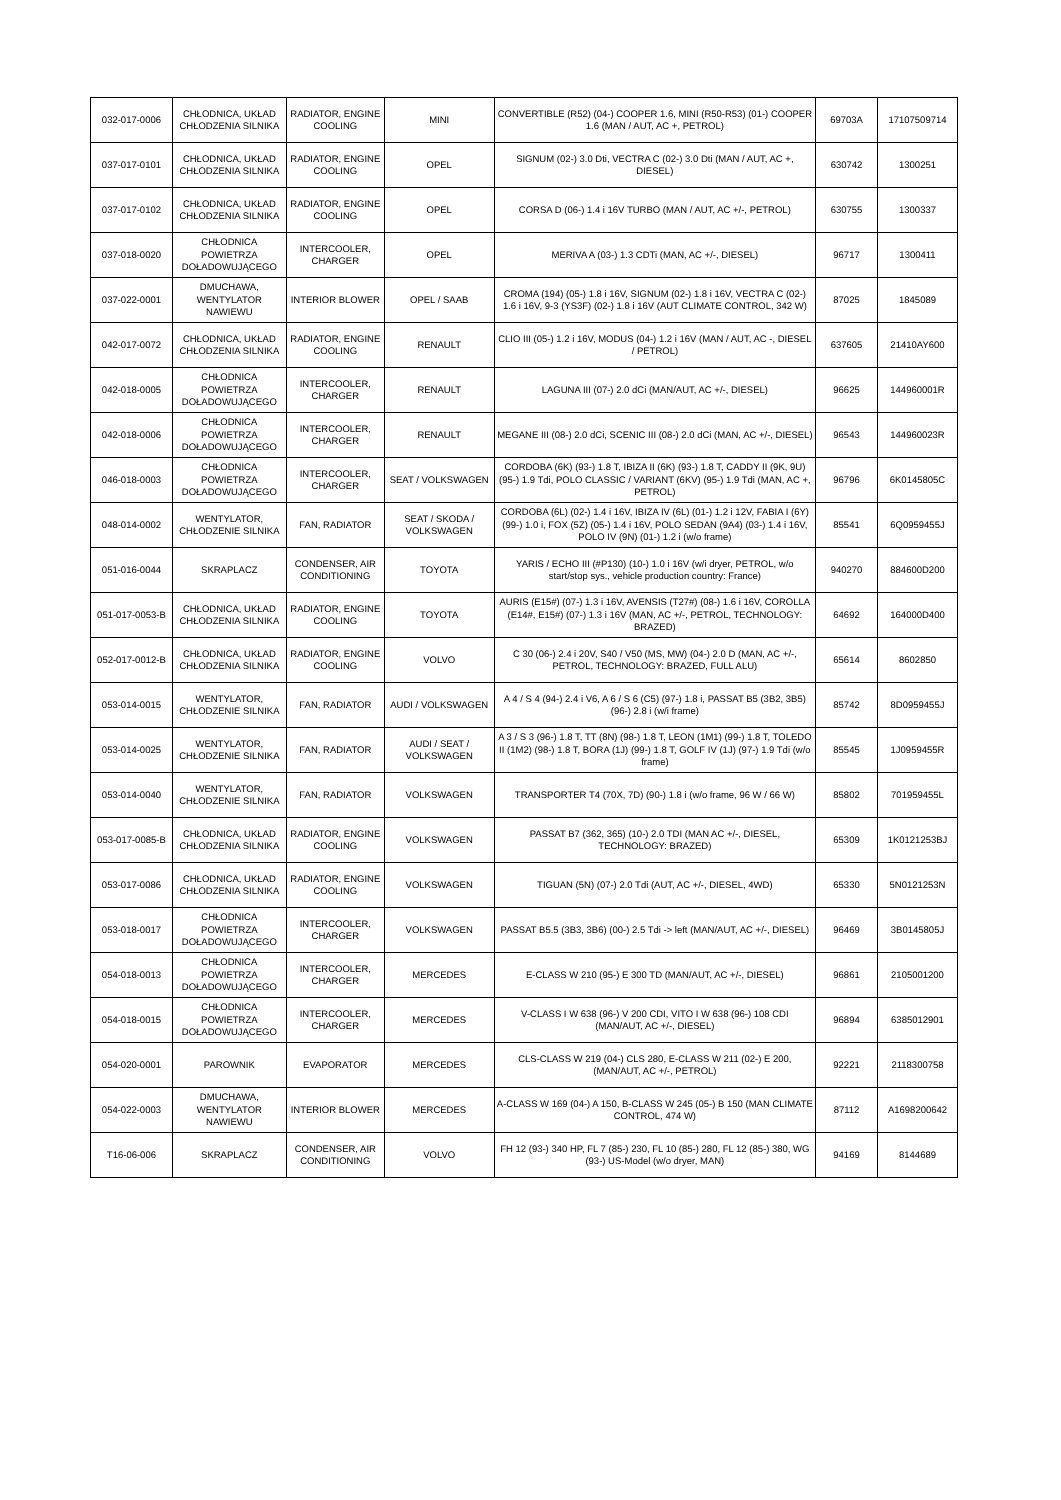| 032-017-0006 | CHŁODNICA, UKŁAD CHŁODZENIA SILNIKA | RADIATOR, ENGINE COOLING | MINI | CONVERTIBLE (R52) (04-) COOPER 1.6, MINI (R50-R53) (01-) COOPER 1.6 (MAN / AUT, AC +, PETROL) | 69703A | 17107509714 |
| 037-017-0101 | CHŁODNICA, UKŁAD CHŁODZENIA SILNIKA | RADIATOR, ENGINE COOLING | OPEL | SIGNUM (02-) 3.0 Dti, VECTRA C (02-) 3.0 Dti (MAN / AUT, AC +, DIESEL) | 630742 | 1300251 |
| 037-017-0102 | CHŁODNICA, UKŁAD CHŁODZENIA SILNIKA | RADIATOR, ENGINE COOLING | OPEL | CORSA D (06-) 1.4 i 16V TURBO (MAN / AUT, AC +/-, PETROL) | 630755 | 1300337 |
| 037-018-0020 | CHŁODNICA POWIETRZA DOŁADOWUJĄCEGO | INTERCOOLER, CHARGER | OPEL | MERIVA A (03-) 1.3 CDTi (MAN, AC +/-, DIESEL) | 96717 | 1300411 |
| 037-022-0001 | DMUCHAWA, WENTYLATOR NAWIEWU | INTERIOR BLOWER | OPEL / SAAB | CROMA (194) (05-) 1.8 i 16V, SIGNUM (02-) 1.8 i 16V, VECTRA C (02-) 1.6 i 16V, 9-3 (YS3F) (02-) 1.8 i 16V (AUT CLIMATE CONTROL, 342 W) | 87025 | 1845089 |
| 042-017-0072 | CHŁODNICA, UKŁAD CHŁODZENIA SILNIKA | RADIATOR, ENGINE COOLING | RENAULT | CLIO III (05-) 1.2 i 16V, MODUS (04-) 1.2 i 16V (MAN / AUT, AC -, DIESEL / PETROL) | 637605 | 21410AY600 |
| 042-018-0005 | CHŁODNICA POWIETRZA DOŁADOWUJĄCEGO | INTERCOOLER, CHARGER | RENAULT | LAGUNA III (07-) 2.0 dCi (MAN/AUT, AC +/-, DIESEL) | 96625 | 144960001R |
| 042-018-0006 | CHŁODNICA POWIETRZA DOŁADOWUJĄCEGO | INTERCOOLER, CHARGER | RENAULT | MEGANE III (08-) 2.0 dCi, SCENIC III (08-) 2.0 dCi (MAN, AC +/-, DIESEL) | 96543 | 144960023R |
| 046-018-0003 | CHŁODNICA POWIETRZA DOŁADOWUJĄCEGO | INTERCOOLER, CHARGER | SEAT / VOLKSWAGEN | CORDOBA (6K) (93-) 1.8 T, IBIZA II (6K) (93-) 1.8 T, CADDY II (9K, 9U) (95-) 1.9 Tdi, POLO CLASSIC / VARIANT (6KV) (95-) 1.9 Tdi (MAN, AC +, PETROL) | 96796 | 6K0145805C |
| 048-014-0002 | WENTYLATOR, CHŁODZENIE SILNIKA | FAN, RADIATOR | SEAT / SKODA / VOLKSWAGEN | CORDOBA (6L) (02-) 1.4 i 16V, IBIZA IV (6L) (01-) 1.2 i 12V, FABIA I (6Y) (99-) 1.0 i, FOX (5Z) (05-) 1.4 i 16V, POLO SEDAN (9A4) (03-) 1.4 i 16V, POLO IV (9N) (01-) 1.2 i (w/o frame) | 85541 | 6Q0959455J |
| 051-016-0044 | SKRAPLACZ | CONDENSER, AIR CONDITIONING | TOYOTA | YARIS / ECHO III (#P130) (10-) 1.0 i 16V (w/i dryer, PETROL, w/o start/stop sys., vehicle production country: France) | 940270 | 884600D200 |
| 051-017-0053-B | CHŁODNICA, UKŁAD CHŁODZENIA SILNIKA | RADIATOR, ENGINE COOLING | TOYOTA | AURIS (E15#) (07-) 1.3 i 16V, AVENSIS (T27#) (08-) 1.6 i 16V, COROLLA (E14#, E15#) (07-) 1.3 i 16V (MAN, AC +/-, PETROL, TECHNOLOGY: BRAZED) | 64692 | 164000D400 |
| 052-017-0012-B | CHŁODNICA, UKŁAD CHŁODZENIA SILNIKA | RADIATOR, ENGINE COOLING | VOLVO | C 30 (06-) 2.4 i 20V, S40 / V50 (MS, MW) (04-) 2.0 D (MAN, AC +/-, PETROL, TECHNOLOGY: BRAZED, FULL ALU) | 65614 | 8602850 |
| 053-014-0015 | WENTYLATOR, CHŁODZENIE SILNIKA | FAN, RADIATOR | AUDI / VOLKSWAGEN | A 4 / S 4 (94-) 2.4 i V6, A 6 / S 6 (C5) (97-) 1.8 i, PASSAT B5 (3B2, 3B5) (96-) 2.8 i (w/i frame) | 85742 | 8D0959455J |
| 053-014-0025 | WENTYLATOR, CHŁODZENIE SILNIKA | FAN, RADIATOR | AUDI / SEAT / VOLKSWAGEN | A 3 / S 3 (96-) 1.8 T, TT (8N) (98-) 1.8 T, LEON (1M1) (99-) 1.8 T, TOLEDO II (1M2) (98-) 1.8 T, BORA (1J) (99-) 1.8 T, GOLF IV (1J) (97-) 1.9 Tdi (w/o frame) | 85545 | 1J0959455R |
| 053-014-0040 | WENTYLATOR, CHŁODZENIE SILNIKA | FAN, RADIATOR | VOLKSWAGEN | TRANSPORTER T4 (70X, 7D) (90-) 1.8 i (w/o frame, 96 W / 66 W) | 85802 | 701959455L |
| 053-017-0085-B | CHŁODNICA, UKŁAD CHŁODZENIA SILNIKA | RADIATOR, ENGINE COOLING | VOLKSWAGEN | PASSAT B7 (362, 365) (10-) 2.0 TDI (MAN AC +/-, DIESEL, TECHNOLOGY: BRAZED) | 65309 | 1K0121253BJ |
| 053-017-0086 | CHŁODNICA, UKŁAD CHŁODZENIA SILNIKA | RADIATOR, ENGINE COOLING | VOLKSWAGEN | TIGUAN (5N) (07-) 2.0 Tdi (AUT, AC +/-, DIESEL, 4WD) | 65330 | 5N0121253N |
| 053-018-0017 | CHŁODNICA POWIETRZA DOŁADOWUJĄCEGO | INTERCOOLER, CHARGER | VOLKSWAGEN | PASSAT B5.5 (3B3, 3B6) (00-) 2.5 Tdi -> left (MAN/AUT, AC +/-, DIESEL) | 96469 | 3B0145805J |
| 054-018-0013 | CHŁODNICA POWIETRZA DOŁADOWUJĄCEGO | INTERCOOLER, CHARGER | MERCEDES | E-CLASS W 210 (95-) E 300 TD (MAN/AUT, AC +/-, DIESEL) | 96861 | 2105001200 |
| 054-018-0015 | CHŁODNICA POWIETRZA DOŁADOWUJĄCEGO | INTERCOOLER, CHARGER | MERCEDES | V-CLASS I W 638 (96-) V 200 CDI, VITO I W 638 (96-) 108 CDI (MAN/AUT, AC +/-, DIESEL) | 96894 | 6385012901 |
| 054-020-0001 | PAROWNIK | EVAPORATOR | MERCEDES | CLS-CLASS W 219 (04-) CLS 280, E-CLASS W 211 (02-) E 200, (MAN/AUT, AC +/-, PETROL) | 92221 | 2118300758 |
| 054-022-0003 | DMUCHAWA, WENTYLATOR NAWIEWU | INTERIOR BLOWER | MERCEDES | A-CLASS W 169 (04-) A 150, B-CLASS W 245 (05-) B 150 (MAN CLIMATE CONTROL, 474 W) | 87112 | A1698200642 |
| T16-06-006 | SKRAPLACZ | CONDENSER, AIR CONDITIONING | VOLVO | FH 12 (93-) 340 HP, FL 7 (85-) 230, FL 10 (85-) 280, FL 12 (85-) 380, WG (93-) US-Model (w/o dryer, MAN) | 94169 | 8144689 |